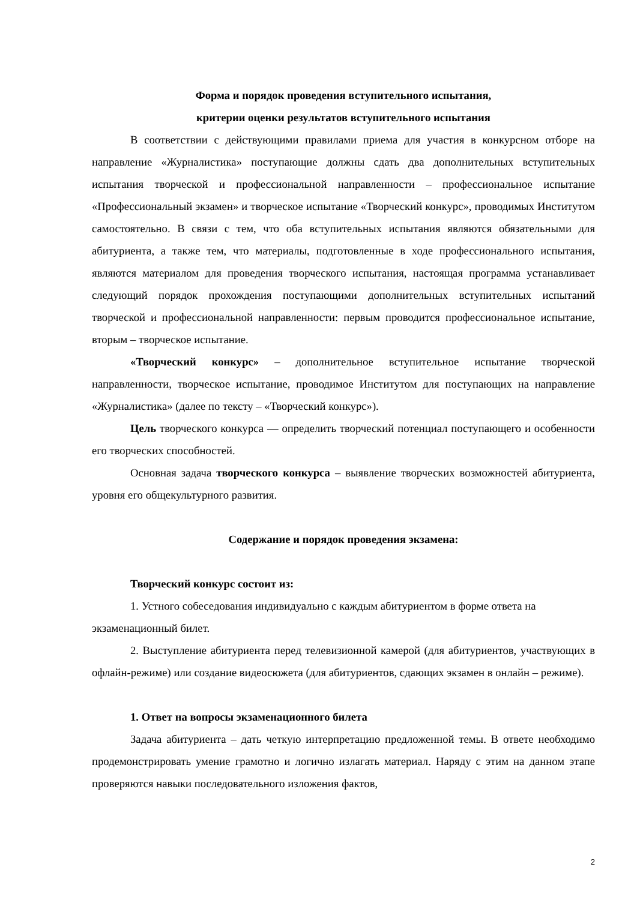Форма и порядок проведения вступительного испытания,
критерии оценки результатов вступительного испытания
В соответствии с действующими правилами приема для участия в конкурсном отборе на направление «Журналистика» поступающие должны сдать два дополнительных вступительных испытания творческой и профессиональной направленности – профессиональное испытание «Профессиональный экзамен» и творческое испытание «Творческий конкурс», проводимых Институтом самостоятельно. В связи с тем, что оба вступительных испытания являются обязательными для абитуриента, а также тем, что материалы, подготовленные в ходе профессионального испытания, являются материалом для проведения творческого испытания, настоящая программа устанавливает следующий порядок прохождения поступающими дополнительных вступительных испытаний творческой и профессиональной направленности: первым проводится профессиональное испытание, вторым – творческое испытание.
«Творческий конкурс» – дополнительное вступительное испытание творческой направленности, творческое испытание, проводимое Институтом для поступающих на направление «Журналистика» (далее по тексту – «Творческий конкурс»).
Цель творческого конкурса — определить творческий потенциал поступающего и особенности его творческих способностей.
Основная задача творческого конкурса – выявление творческих возможностей абитуриента, уровня его общекультурного развития.
Содержание и порядок проведения экзамена:
Творческий конкурс состоит из:
1. Устного собеседования индивидуально с каждым абитуриентом в форме ответа на экзаменационный билет.
2. Выступление абитуриента перед телевизионной камерой (для абитуриентов, участвующих в офлайн-режиме) или создание видеосюжета (для абитуриентов, сдающих экзамен в онлайн – режиме).
1. Ответ на вопросы экзаменационного билета
Задача абитуриента – дать четкую интерпретацию предложенной темы. В ответе необходимо продемонстрировать умение грамотно и логично излагать материал. Наряду с этим на данном этапе проверяются навыки последовательного изложения фактов,
2